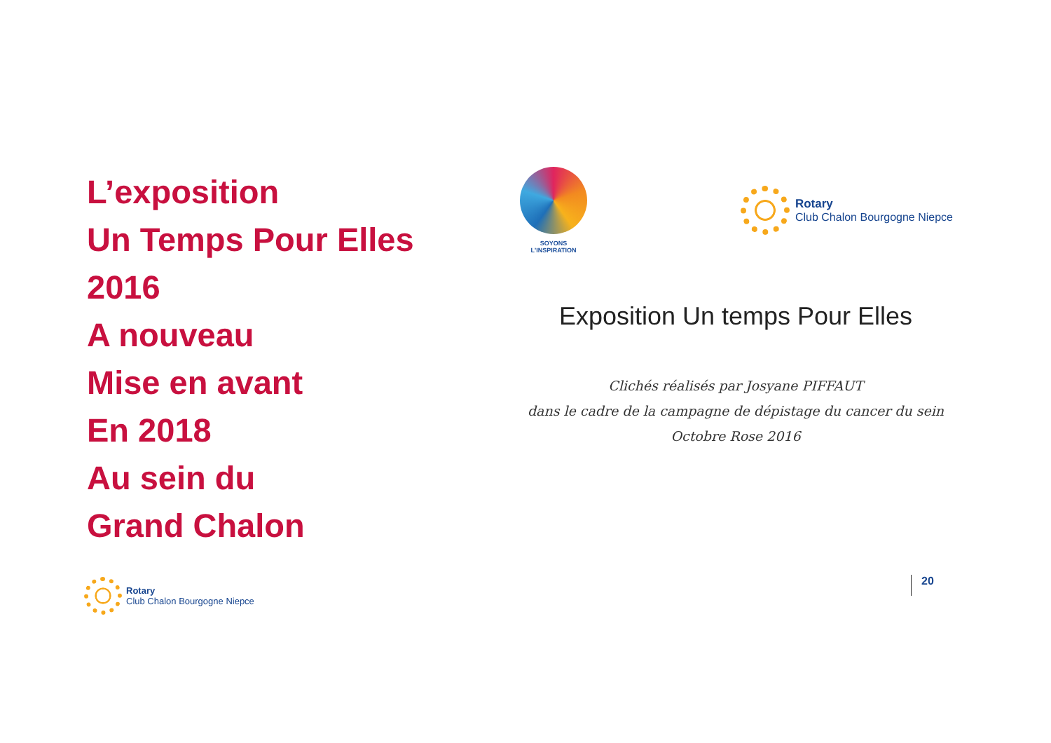L’exposition
Un Temps Pour Elles
2016
A nouveau
Mise en avant
En 2018
Au sein du
Grand Chalon
SOYONS L'INSPIRATION
Rotary
Club Chalon Bourgogne Niepce
Exposition Un temps Pour Elles
Clichés réalisés par Josyane PIFFAUT
dans le cadre de la campagne de dépistage du cancer du sein
Octobre Rose 2016
Rotary
Club Chalon Bourgogne Niepce
20